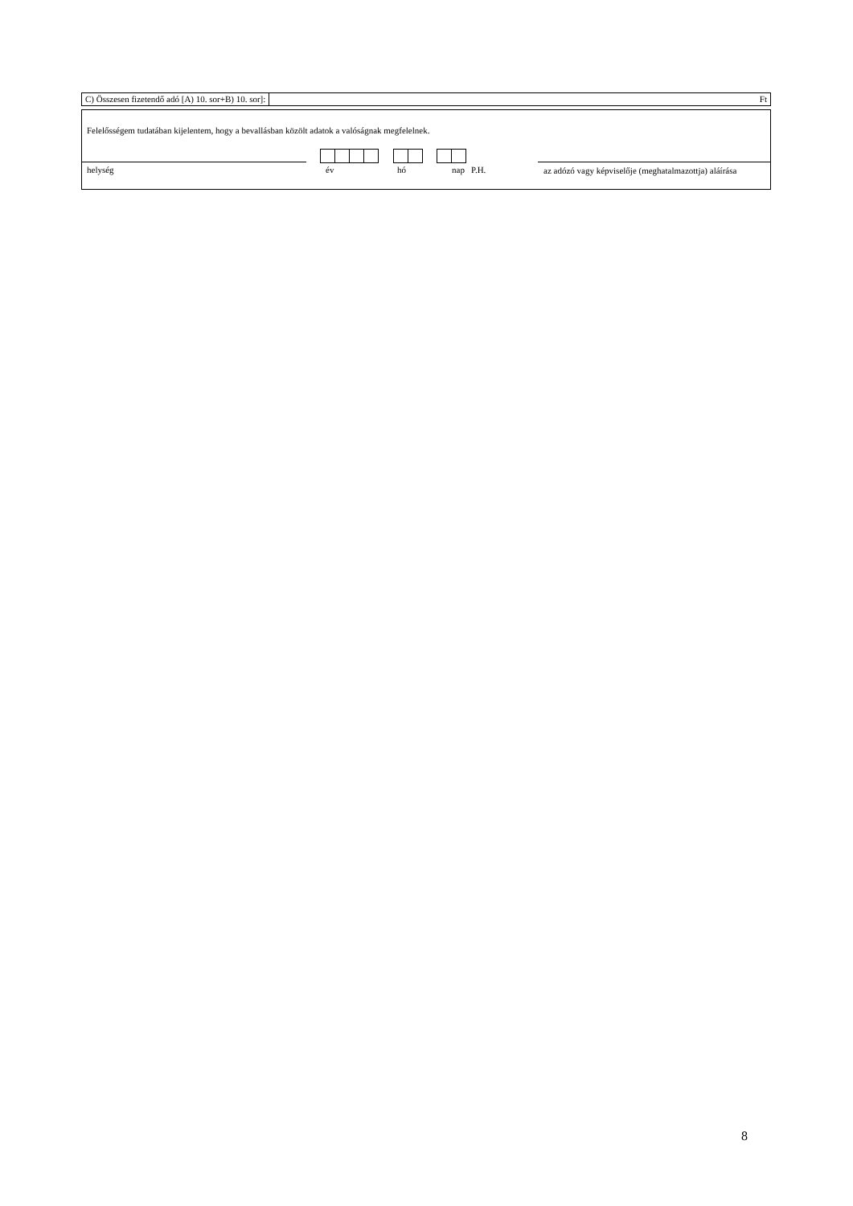C) Összesen fizetendő adó [A) 10. sor+B) 10. sor]: Ft
Felelősségem tudatában kijelentem, hogy a bevallásban közölt adatok a valóságnak megfelelnek.
helység év hó nap P.H.
az adózó vagy képviselője (meghatalmazottja) aláírása
8